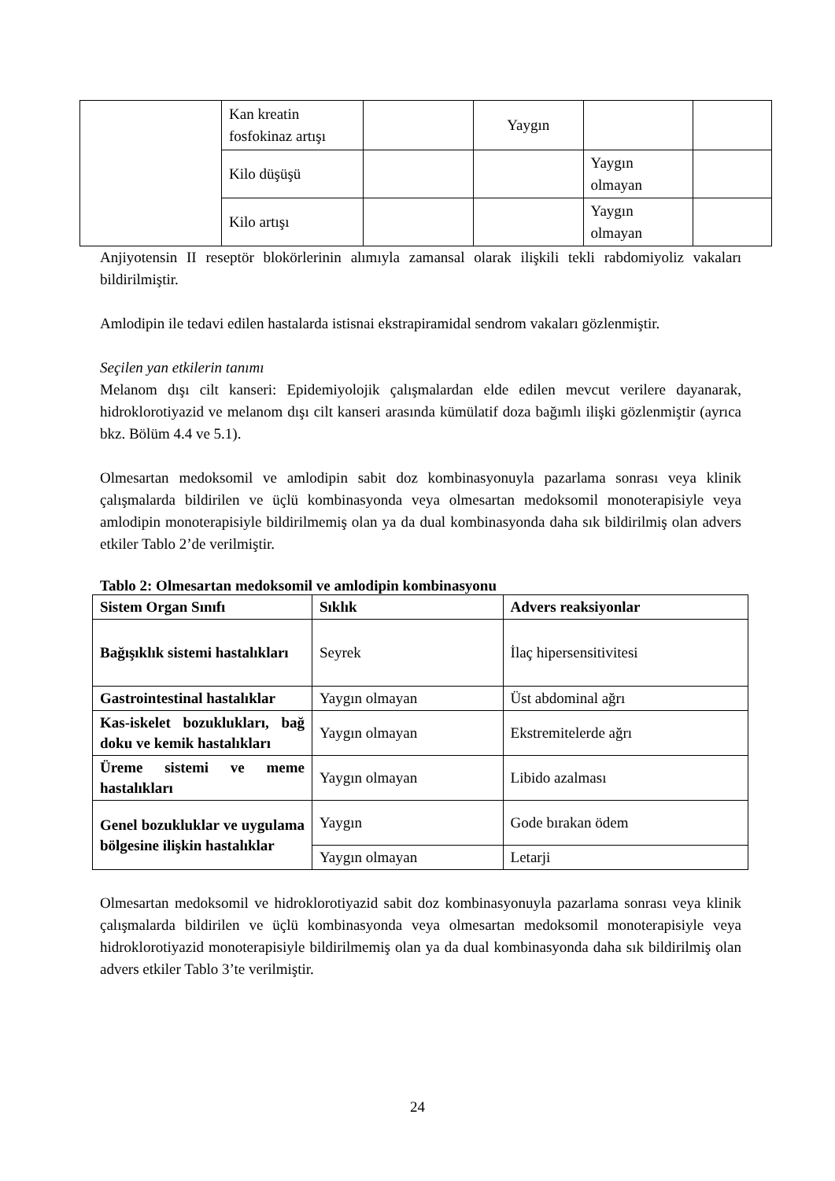| | Kan kreatin fosfokinaz artışı | | Yaygın | | |
| | Kilo düşüşü | | | Yaygın olmayan | |
| | Kilo artışı | | | Yaygın olmayan | |
Anjiyotensin II reseptör blokörlerinin alımıyla zamansal olarak ilişkili tekli rabdomiyoliz vakaları bildirilmiştir.
Amlodipin ile tedavi edilen hastalarda istisnai ekstrapiramidal sendrom vakaları gözlenmiştir.
Seçilen yan etkilerin tanımı
Melanom dışı cilt kanseri: Epidemiyolojik çalışmalardan elde edilen mevcut verilere dayanarak, hidroklorotiyazid ve melanom dışı cilt kanseri arasında kümülatif doza bağımlı ilişki gözlenmiştir (ayrıca bkz. Bölüm 4.4 ve 5.1).
Olmesartan medoksomil ve amlodipin sabit doz kombinasyonuyla pazarlama sonrası veya klinik çalışmalarda bildirilen ve üçlü kombinasyonda veya olmesartan medoksomil monoterapisiyle veya amlodipin monoterapisiyle bildirilmemiş olan ya da dual kombinasyonda daha sık bildirilmiş olan advers etkiler Tablo 2’de verilmiştir.
Tablo 2: Olmesartan medoksomil ve amlodipin kombinasyonu
| Sistem Organ Sınıfı | Sıklık | Advers reaksiyonlar |
| --- | --- | --- |
| Bağışıklık sistemi hastalıkları | Seyrek | İlaç hipersensitivitesi |
| Gastrointestinal hastalıklar | Yaygın olmayan | Üst abdominal ağrı |
| Kas-iskelet bozuklukları, bağ doku ve kemik hastalıkları | Yaygın olmayan | Ekstremitelerde ağrı |
| Üreme sistemi ve meme hastalıkları | Yaygın olmayan | Libido azalması |
| Genel bozukluklar ve uygulama bölgesine ilişkin hastalıklar | Yaygın | Gode bırakan ödem |
| | Yaygın olmayan | Letarji |
Olmesartan medoksomil ve hidroklorotiyazid sabit doz kombinasyonuyla pazarlama sonrası veya klinik çalışmalarda bildirilen ve üçlü kombinasyonda veya olmesartan medoksomil monoterapisiyle veya hidroklorotiyazid monoterapisiyle bildirilmemiş olan ya da dual kombinasyonda daha sık bildirilmiş olan advers etkiler Tablo 3’te verilmiştir.
24